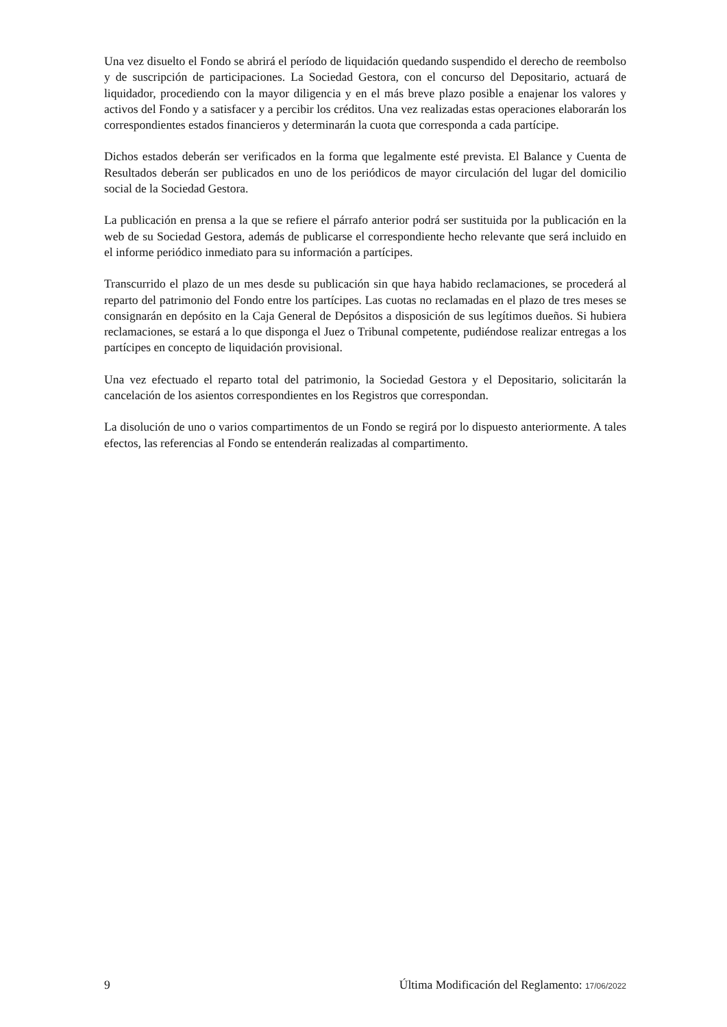Una vez disuelto el Fondo se abrirá el período de liquidación quedando suspendido el derecho de reembolso y de suscripción de participaciones. La Sociedad Gestora, con el concurso del Depositario, actuará de liquidador, procediendo con la mayor diligencia y en el más breve plazo posible a enajenar los valores y activos del Fondo y a satisfacer y a percibir los créditos. Una vez realizadas estas operaciones elaborarán los correspondientes estados financieros y determinarán la cuota que corresponda a cada partícipe.
Dichos estados deberán ser verificados en la forma que legalmente esté prevista. El Balance y Cuenta de Resultados deberán ser publicados en uno de los periódicos de mayor circulación del lugar del domicilio social de la Sociedad Gestora.
La publicación en prensa a la que se refiere el párrafo anterior podrá ser sustituida por la publicación en la web de su Sociedad Gestora, además de publicarse el correspondiente hecho relevante que será incluido en el informe periódico inmediato para su información a partícipes.
Transcurrido el plazo de un mes desde su publicación sin que haya habido reclamaciones, se procederá al reparto del patrimonio del Fondo entre los partícipes. Las cuotas no reclamadas en el plazo de tres meses se consignarán en depósito en la Caja General de Depósitos a disposición de sus legítimos dueños. Si hubiera reclamaciones, se estará a lo que disponga el Juez o Tribunal competente, pudiéndose realizar entregas a los partícipes en concepto de liquidación provisional.
Una vez efectuado el reparto total del patrimonio, la Sociedad Gestora y el Depositario, solicitarán la cancelación de los asientos correspondientes en los Registros que correspondan.
La disolución de uno o varios compartimentos de un Fondo se regirá por lo dispuesto anteriormente. A tales efectos, las referencias al Fondo se entenderán realizadas al compartimento.
9 Última Modificación del Reglamento: 17/06/2022